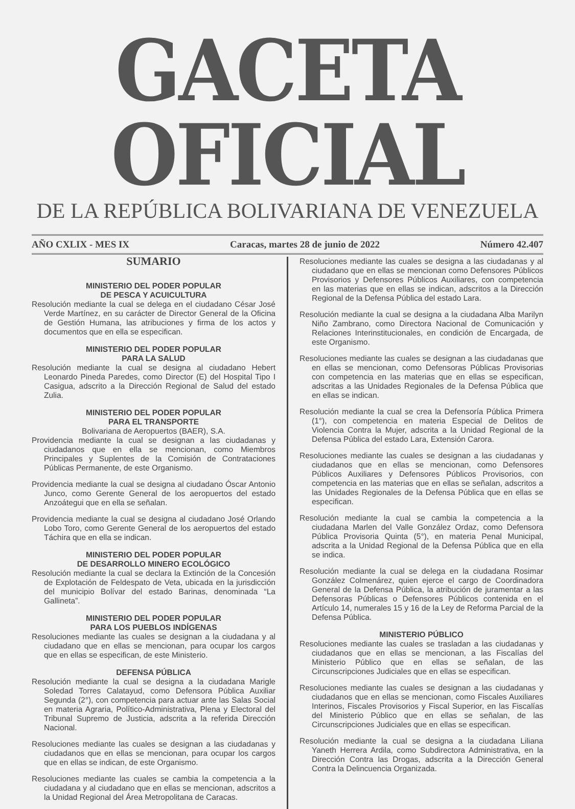GACETA OFICIAL
DE LA REPÚBLICA BOLIVARIANA DE VENEZUELA
AÑO CXLIX - MES IX Caracas, martes 28 de junio de 2022 Número 42.407
SUMARIO
MINISTERIO DEL PODER POPULAR
DE PESCA Y ACUICULTURA
Resolución mediante la cual se delega en el ciudadano César José Verde Martínez, en su carácter de Director General de la Oficina de Gestión Humana, las atribuciones y firma de los actos y documentos que en ella se especifican.
MINISTERIO DEL PODER POPULAR
PARA LA SALUD
Resolución mediante la cual se designa al ciudadano Hebert Leonardo Pineda Paredes, como Director (E) del Hospital Tipo I Casigua, adscrito a la Dirección Regional de Salud del estado Zulia.
MINISTERIO DEL PODER POPULAR
PARA EL TRANSPORTE
Bolivariana de Aeropuertos (BAER), S.A.
Providencia mediante la cual se designan a las ciudadanas y ciudadanos que en ella se mencionan, como Miembros Principales y Suplentes de la Comisión de Contrataciones Públicas Permanente, de este Organismo.
Providencia mediante la cual se designa al ciudadano Óscar Antonio Junco, como Gerente General de los aeropuertos del estado Anzoátegui que en ella se señalan.
Providencia mediante la cual se designa al ciudadano José Orlando Lobo Toro, como Gerente General de los aeropuertos del estado Táchira que en ella se indican.
MINISTERIO DEL PODER POPULAR
DE DESARROLLO MINERO ECOLÓGICO
Resolución mediante la cual se declara la Extinción de la Concesión de Explotación de Feldespato de Veta, ubicada en la jurisdicción del municipio Bolívar del estado Barinas, denominada “La Gallineta”.
MINISTERIO DEL PODER POPULAR
PARA LOS PUEBLOS INDÍGENAS
Resoluciones mediante las cuales se designan a la ciudadana y al ciudadano que en ellas se mencionan, para ocupar los cargos que en ellas se especifican, de este Ministerio.
DEFENSA PÚBLICA
Resolución mediante la cual se designa a la ciudadana Marigle Soledad Torres Calatayud, como Defensora Pública Auxiliar Segunda (2°), con competencia para actuar ante las Salas Social en materia Agraria, Político-Administrativa, Plena y Electoral del Tribunal Supremo de Justicia, adscrita a la referida Dirección Nacional.
Resoluciones mediante las cuales se designan a las ciudadanas y ciudadanos que en ellas se mencionan, para ocupar los cargos que en ellas se indican, de este Organismo.
Resoluciones mediante las cuales se cambia la competencia a la ciudadana y al ciudadano que en ellas se mencionan, adscritos a la Unidad Regional del Área Metropolitana de Caracas.
Resoluciones mediante las cuales se designa a las ciudadanas y al ciudadano que en ellas se mencionan como Defensores Públicos Provisorios y Defensores Públicos Auxiliares, con competencia en las materias que en ellas se indican, adscritos a la Dirección Regional de la Defensa Pública del estado Lara.
Resolución mediante la cual se designa a la ciudadana Alba Marilyn Niño Zambrano, como Directora Nacional de Comunicación y Relaciones Interinstitucionales, en condición de Encargada, de este Organismo.
Resoluciones mediante las cuales se designan a las ciudadanas que en ellas se mencionan, como Defensoras Públicas Provisorias con competencia en las materias que en ellas se especifican, adscritas a las Unidades Regionales de la Defensa Pública que en ellas se indican.
Resolución mediante la cual se crea la Defensoría Pública Primera (1°), con competencia en materia Especial de Delitos de Violencia Contra la Mujer, adscrita a la Unidad Regional de la Defensa Pública del estado Lara, Extensión Carora.
Resoluciones mediante las cuales se designan a las ciudadanas y ciudadanos que en ellas se mencionan, como Defensores Públicos Auxiliares y Defensores Públicos Provisorios, con competencia en las materias que en ellas se señalan, adscritos a las Unidades Regionales de la Defensa Pública que en ellas se especifican.
Resolución mediante la cual se cambia la competencia a la ciudadana Marlen del Valle González Ordaz, como Defensora Pública Provisoria Quinta (5°), en materia Penal Municipal, adscrita a la Unidad Regional de la Defensa Pública que en ella se indica.
Resolución mediante la cual se delega en la ciudadana Rosimar González Colmenárez, quien ejerce el cargo de Coordinadora General de la Defensa Pública, la atribución de juramentar a las Defensoras Públicas o Defensores Públicos contenida en el Artículo 14, numerales 15 y 16 de la Ley de Reforma Parcial de la Defensa Pública.
MINISTERIO PÚBLICO
Resoluciones mediante las cuales se trasladan a las ciudadanas y ciudadanos que en ellas se mencionan, a las Fiscalías del Ministerio Público que en ellas se señalan, de las Circunscripciones Judiciales que en ellas se especifican.
Resoluciones mediante las cuales se designan a las ciudadanas y ciudadanos que en ellas se mencionan, como Fiscales Auxiliares Interinos, Fiscales Provisorios y Fiscal Superior, en las Fiscalías del Ministerio Público que en ellas se señalan, de las Circunscripciones Judiciales que en ellas se especifican.
Resolución mediante la cual se designa a la ciudadana Liliana Yaneth Herrera Ardila, como Subdirectora Administrativa, en la Dirección Contra las Drogas, adscrita a la Dirección General Contra la Delincuencia Organizada.